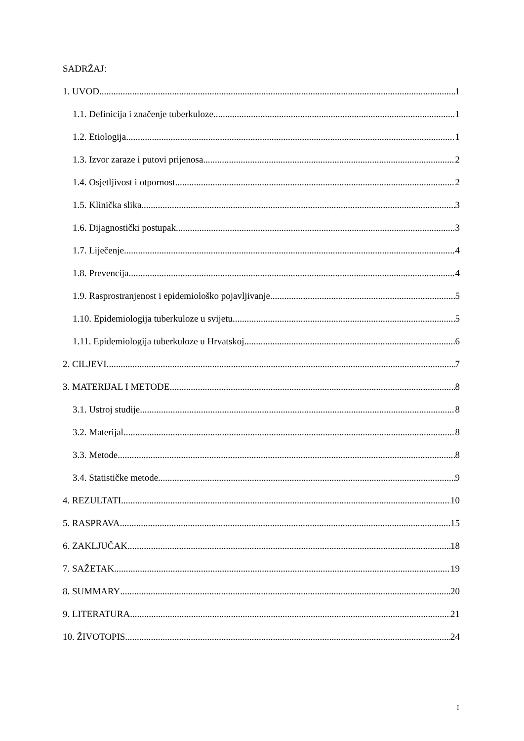SADRŽAJ:
1. UVOD 1
1.1. Definicija i značenje tuberkuloze 1
1.2. Etiologija 1
1.3. Izvor zaraze i putovi prijenosa 2
1.4. Osjetljivost i otpornost 2
1.5. Klinička slika 3
1.6. Dijagnostički postupak 3
1.7. Liječenje 4
1.8. Prevencija 4
1.9. Rasprostranjenost i epidemiološko pojavljivanje 5
1.10. Epidemiologija tuberkuloze u svijetu 5
1.11. Epidemiologija tuberkuloze u Hrvatskoj 6
2. CILJEVI 7
3. MATERIJAL I METODE 8
3.1. Ustroj studije 8
3.2. Materijal 8
3.3. Metode 8
3.4. Statističke metode 9
4. REZULTATI 10
5. RASPRAVA 15
6. ZAKLJUČAK 18
7. SAŽETAK 19
8. SUMMARY 20
9. LITERATURA 21
10. ŽIVOTOPIS 24
I